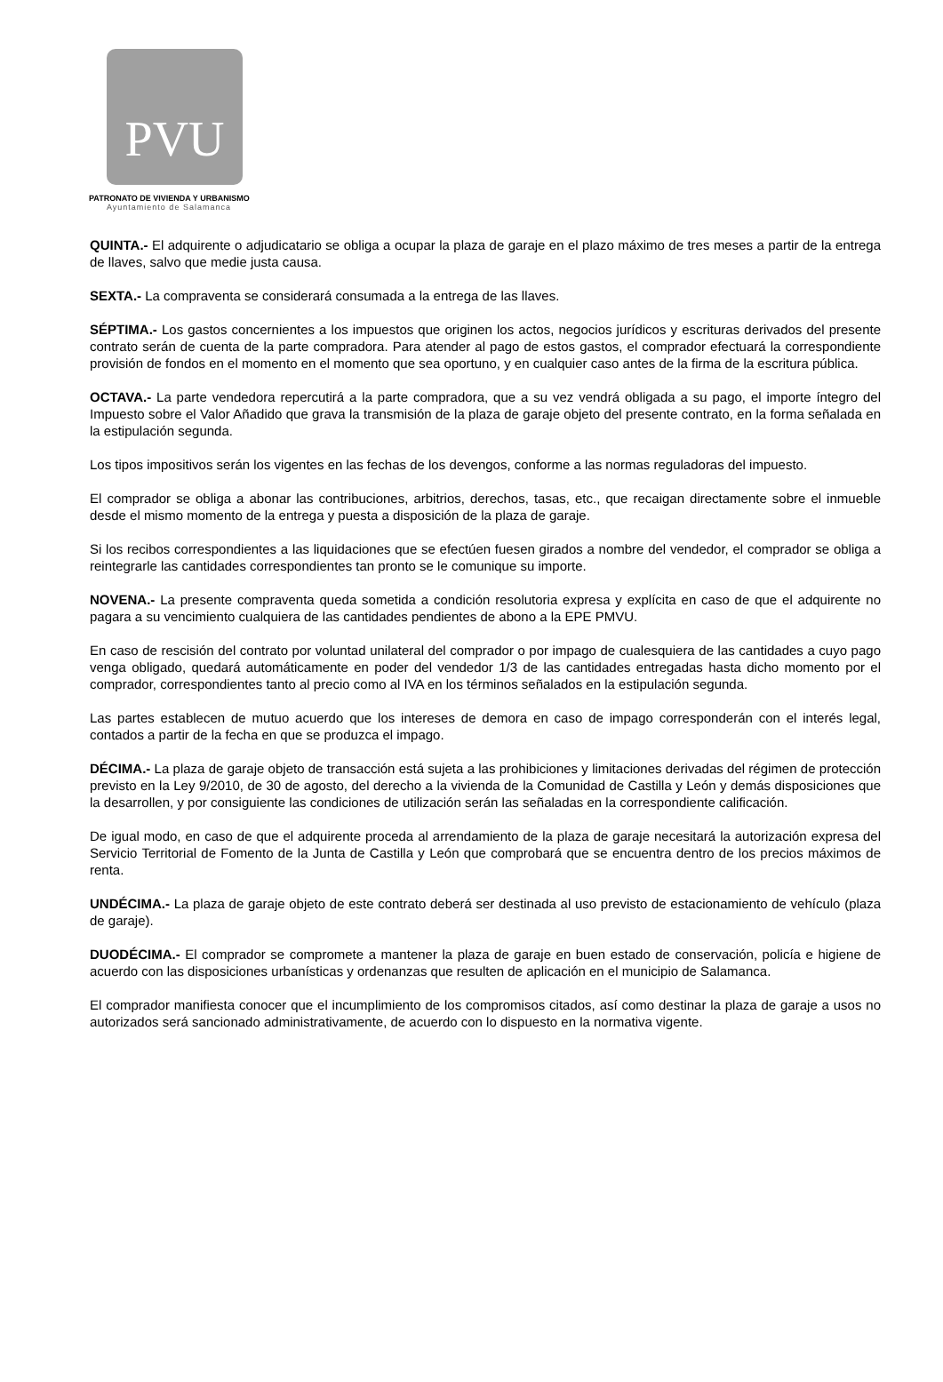PVU
PATRONATO DE VIVIENDA Y URBANISMO
Ayuntamiento de Salamanca
QUINTA.- El adquirente o adjudicatario se obliga a ocupar la plaza de garaje en el plazo máximo de tres meses a partir de la entrega de llaves, salvo que medie justa causa.
SEXTA.- La compraventa se considerará consumada a la entrega de las llaves.
SÉPTIMA.- Los gastos concernientes a los impuestos que originen los actos, negocios jurídicos y escrituras derivados del presente contrato serán de cuenta de la parte compradora. Para atender al pago de estos gastos, el comprador efectuará la correspondiente provisión de fondos en el momento en el momento que sea oportuno, y en cualquier caso antes de la firma de la escritura pública.
OCTAVA.- La parte vendedora repercutirá a la parte compradora, que a su vez vendrá obligada a su pago, el importe íntegro del Impuesto sobre el Valor Añadido que grava la transmisión de la plaza de garaje objeto del presente contrato, en la forma señalada en la estipulación segunda.
Los tipos impositivos serán los vigentes en las fechas de los devengos, conforme a las normas reguladoras del impuesto.
El comprador se obliga a abonar las contribuciones, arbitrios, derechos, tasas, etc., que recaigan directamente sobre el inmueble desde el mismo momento de la entrega y puesta a disposición de la plaza de garaje.
Si los recibos correspondientes a las liquidaciones que se efectúen fuesen girados a nombre del vendedor, el comprador se obliga a reintegrarle las cantidades correspondientes tan pronto se le comunique su importe.
NOVENA.- La presente compraventa queda sometida a condición resolutoria expresa y explícita en caso de que el adquirente no pagara a su vencimiento cualquiera de las cantidades pendientes de abono a la EPE PMVU.
En caso de rescisión del contrato por voluntad unilateral del comprador o por impago de cualesquiera de las cantidades a cuyo pago venga obligado, quedará automáticamente en poder del vendedor 1/3 de las cantidades entregadas hasta dicho momento por el comprador, correspondientes tanto al precio como al IVA en los términos señalados en la estipulación segunda.
Las partes establecen de mutuo acuerdo que los intereses de demora en caso de impago corresponderán con el interés legal, contados a partir de la fecha en que se produzca el impago.
DÉCIMA.- La plaza de garaje objeto de transacción está sujeta a las prohibiciones y limitaciones derivadas del régimen de protección previsto en la Ley 9/2010, de 30 de agosto, del derecho a la vivienda de la Comunidad de Castilla y León y demás disposiciones que la desarrollen, y por consiguiente las condiciones de utilización serán las señaladas en la correspondiente calificación.
De igual modo, en caso de que el adquirente proceda al arrendamiento de la plaza de garaje necesitará la autorización expresa del Servicio Territorial de Fomento de la Junta de Castilla y León que comprobará que se encuentra dentro de los precios máximos de renta.
UNDÉCIMA.- La plaza de garaje objeto de este contrato deberá ser destinada al uso previsto de estacionamiento de vehículo (plaza de garaje).
DUODÉCIMA.- El comprador se compromete a mantener la plaza de garaje en buen estado de conservación, policía e higiene de acuerdo con las disposiciones urbanísticas y ordenanzas que resulten de aplicación en el municipio de Salamanca.
El comprador manifiesta conocer que el incumplimiento de los compromisos citados, así como destinar la plaza de garaje a usos no autorizados será sancionado administrativamente, de acuerdo con lo dispuesto en la normativa vigente.